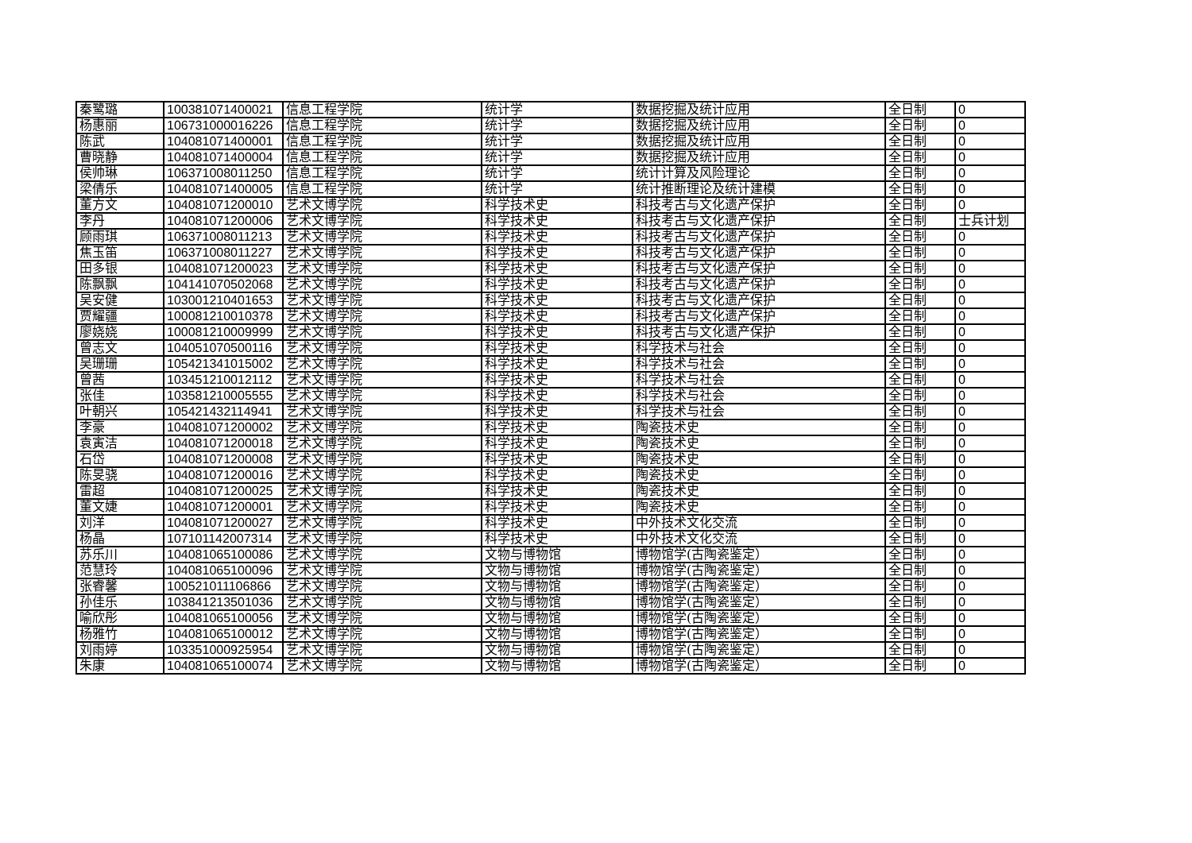| 秦鹭璐 | 100381071400021 | 信息工程学院 | 统计学 | 数据挖掘及统计应用 | 全日制 | 0 |
| 杨惠丽 | 106731000016226 | 信息工程学院 | 统计学 | 数据挖掘及统计应用 | 全日制 | 0 |
| 陈武 | 104081071400001 | 信息工程学院 | 统计学 | 数据挖掘及统计应用 | 全日制 | 0 |
| 曹晓静 | 104081071400004 | 信息工程学院 | 统计学 | 数据挖掘及统计应用 | 全日制 | 0 |
| 侯帅琳 | 106371008011250 | 信息工程学院 | 统计学 | 统计计算及风险理论 | 全日制 | 0 |
| 梁倩乐 | 104081071400005 | 信息工程学院 | 统计学 | 统计推断理论及统计建模 | 全日制 | 0 |
| 董方文 | 104081071200010 | 艺术文博学院 | 科学技术史 | 科技考古与文化遗产保护 | 全日制 | 0 |
| 李丹 | 104081071200006 | 艺术文博学院 | 科学技术史 | 科技考古与文化遗产保护 | 全日制 | 士兵计划 |
| 顾雨琪 | 106371008011213 | 艺术文博学院 | 科学技术史 | 科技考古与文化遗产保护 | 全日制 | 0 |
| 焦玉笛 | 106371008011227 | 艺术文博学院 | 科学技术史 | 科技考古与文化遗产保护 | 全日制 | 0 |
| 田多银 | 104081071200023 | 艺术文博学院 | 科学技术史 | 科技考古与文化遗产保护 | 全日制 | 0 |
| 陈飘飘 | 104141070502068 | 艺术文博学院 | 科学技术史 | 科技考古与文化遗产保护 | 全日制 | 0 |
| 吴安健 | 103001210401653 | 艺术文博学院 | 科学技术史 | 科技考古与文化遗产保护 | 全日制 | 0 |
| 贾耀疆 | 100081210010378 | 艺术文博学院 | 科学技术史 | 科技考古与文化遗产保护 | 全日制 | 0 |
| 廖娆娆 | 100081210009999 | 艺术文博学院 | 科学技术史 | 科技考古与文化遗产保护 | 全日制 | 0 |
| 曾志文 | 104051070500116 | 艺术文博学院 | 科学技术史 | 科学技术与社会 | 全日制 | 0 |
| 吴珊珊 | 105421341015002 | 艺术文博学院 | 科学技术史 | 科学技术与社会 | 全日制 | 0 |
| 曾茜 | 103451210012112 | 艺术文博学院 | 科学技术史 | 科学技术与社会 | 全日制 | 0 |
| 张佳 | 103581210005555 | 艺术文博学院 | 科学技术史 | 科学技术与社会 | 全日制 | 0 |
| 叶朝兴 | 105421432114941 | 艺术文博学院 | 科学技术史 | 科学技术与社会 | 全日制 | 0 |
| 李豪 | 104081071200002 | 艺术文博学院 | 科学技术史 | 陶瓷技术史 | 全日制 | 0 |
| 袁寅洁 | 104081071200018 | 艺术文博学院 | 科学技术史 | 陶瓷技术史 | 全日制 | 0 |
| 石岱 | 104081071200008 | 艺术文博学院 | 科学技术史 | 陶瓷技术史 | 全日制 | 0 |
| 陈旻骁 | 104081071200016 | 艺术文博学院 | 科学技术史 | 陶瓷技术史 | 全日制 | 0 |
| 雷超 | 104081071200025 | 艺术文博学院 | 科学技术史 | 陶瓷技术史 | 全日制 | 0 |
| 董文婕 | 104081071200001 | 艺术文博学院 | 科学技术史 | 陶瓷技术史 | 全日制 | 0 |
| 刘洋 | 104081071200027 | 艺术文博学院 | 科学技术史 | 中外技术文化交流 | 全日制 | 0 |
| 杨晶 | 107101142007314 | 艺术文博学院 | 科学技术史 | 中外技术文化交流 | 全日制 | 0 |
| 苏乐川 | 104081065100086 | 艺术文博学院 | 文物与博物馆 | 博物馆学(古陶瓷鉴定） | 全日制 | 0 |
| 范慧玲 | 104081065100096 | 艺术文博学院 | 文物与博物馆 | 博物馆学(古陶瓷鉴定） | 全日制 | 0 |
| 张睿馨 | 100521011106866 | 艺术文博学院 | 文物与博物馆 | 博物馆学(古陶瓷鉴定） | 全日制 | 0 |
| 孙佳乐 | 103841213501036 | 艺术文博学院 | 文物与博物馆 | 博物馆学(古陶瓷鉴定） | 全日制 | 0 |
| 喻欣彤 | 104081065100056 | 艺术文博学院 | 文物与博物馆 | 博物馆学(古陶瓷鉴定） | 全日制 | 0 |
| 杨雅竹 | 104081065100012 | 艺术文博学院 | 文物与博物馆 | 博物馆学(古陶瓷鉴定） | 全日制 | 0 |
| 刘雨婷 | 103351000925954 | 艺术文博学院 | 文物与博物馆 | 博物馆学(古陶瓷鉴定） | 全日制 | 0 |
| 朱康 | 104081065100074 | 艺术文博学院 | 文物与博物馆 | 博物馆学(古陶瓷鉴定） | 全日制 | 0 |